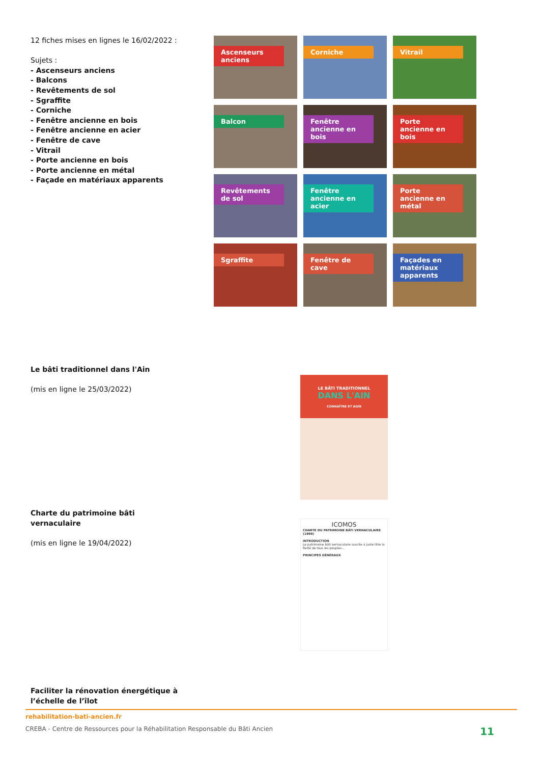12 fiches mises en lignes le 16/02/2022 :
Sujets :
- Ascenseurs anciens
- Balcons
- Revêtements de sol
- Sgraffite
- Corniche
- Fenêtre ancienne en bois
- Fenêtre ancienne en acier
- Fenêtre de cave
- Vitrail
- Porte ancienne en bois
- Porte ancienne en métal
- Façade en matériaux apparents
Ascenseurs anciens
Corniche
Vitrail
Balcon
Fenêtre ancienne en bois
Porte ancienne en bois
Revêtements de sol
Fenêtre ancienne en acier
Porte ancienne en métal
Sgraffite
Fenêtre de cave
Façades en matériaux apparents
Le bâti traditionnel dans l'Ain
(mis en ligne le 25/03/2022)
LE BÂTI TRADITIONNEL
DANS L'AIN
CONNAÎTRE ET AGIR
Charte du patrimoine bâti vernaculaire
(mis en ligne le 19/04/2022)
ICOMOS
CHARTE DU PATRIMOINE BÂTI VERNACULAIRE (1999)
INTRODUCTION
Le patrimoine bâti vernaculaire suscite à juste titre la fierté de tous les peuples...
PRINCIPES GÉNÉRAUX
Faciliter la rénovation énergétique à l’échelle de l’îlot
rehabilitation-bati-ancien.fr
CREBA - Centre de Ressources pour la Réhabilitation Responsable du Bâti Ancien 11